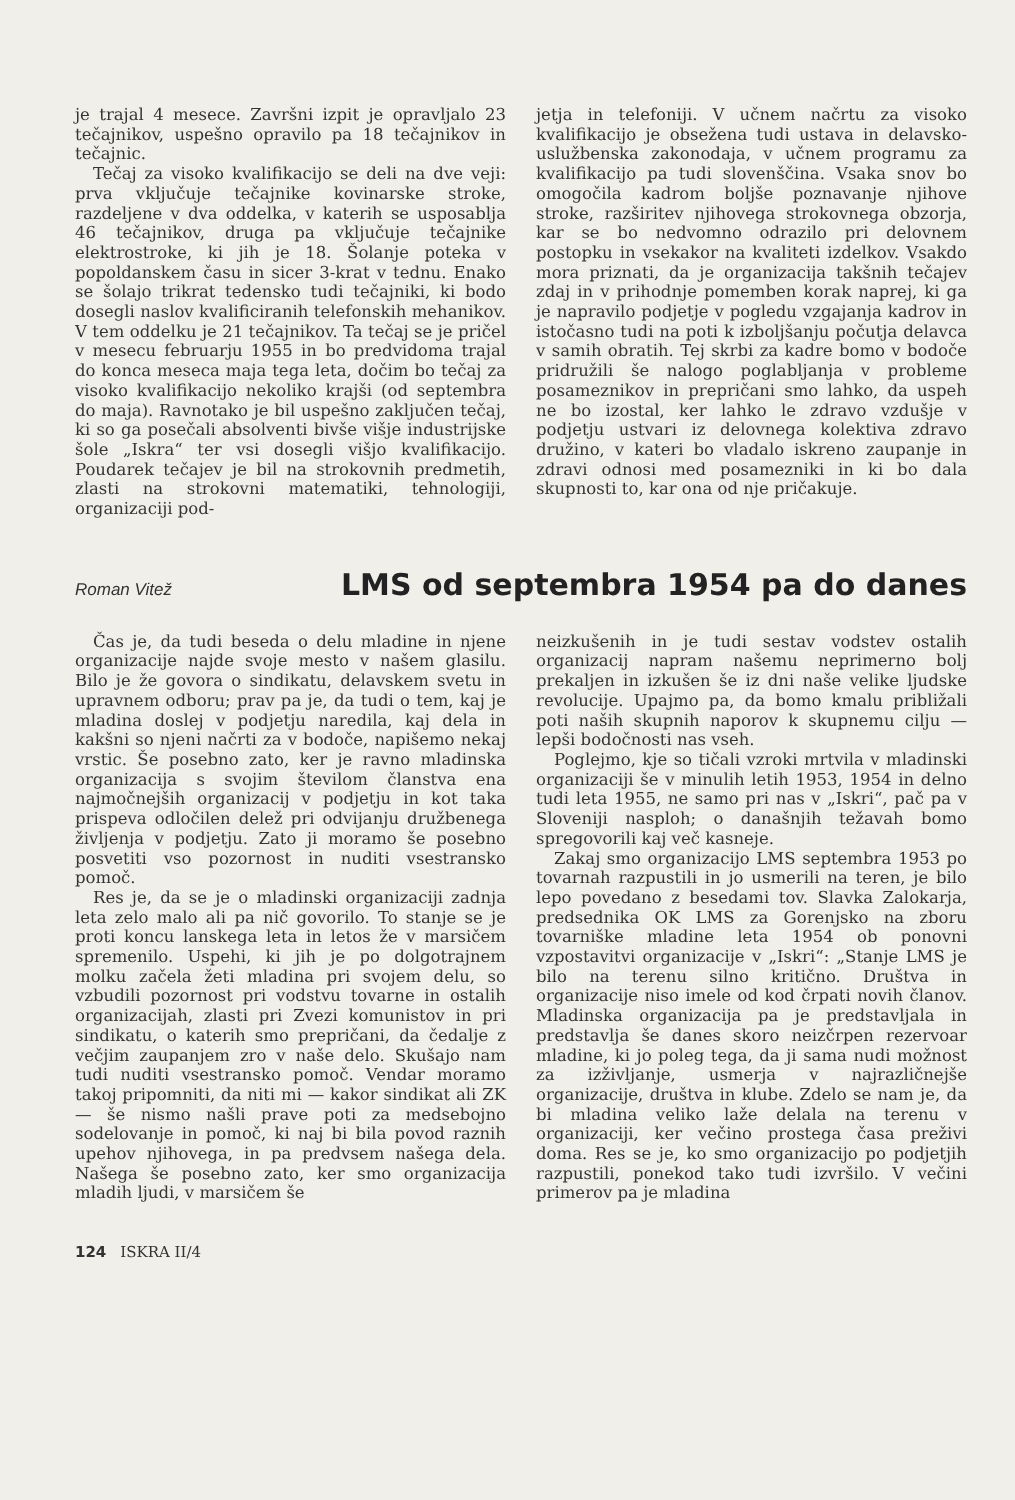je trajal 4 mesece. Završni izpit je opravljalo 23 tečajnikov, uspešno opravilo pa 18 tečajnikov in tečajnic.
Tečaj za visoko kvalifikacijo se deli na dve veji: prva vključuje tečajnike kovinarske stroke, razdeljene v dva oddelka, v katerih se usposablja 46 tečajnikov, druga pa vključuje tečajnike elektrostroke, ki jih je 18. Šolanje poteka v popoldanskem času in sicer 3-krat v tednu. Enako se šolajo trikrat tedensko tudi tečajniki, ki bodo dosegli naslov kvalificiranih telefonskih mehanikov. V tem oddelku je 21 tečajnikov. Ta tečaj se je pričel v mesecu februarju 1955 in bo predvidoma trajal do konca meseca maja tega leta, dočim bo tečaj za visoko kvalifikacijo nekoliko krajši (od septembra do maja). Ravnotako je bil uspešno zaključen tečaj, ki so ga posečali absolventi bivše višje industrijske šole „Iskra“ ter vsi dosegli višjo kvalifikacijo. Poudarek tečajev je bil na strokovnih predmetih, zlasti na strokovni matematiki, tehnologiji, organizaciji pod-
jetja in telefoniji. V učnem načrtu za visoko kvalifikacijo je obsežena tudi ustava in delavsko-uslužbenska zakonodaja, v učnem programu za kvalifikacijo pa tudi slovenščina. Vsaka snov bo omogočila kadrom boljše poznavanje njihove stroke, razširitev njihovega strokovnega obzorja, kar se bo nedvomno odrazilo pri delovnem postopku in vsekakor na kvaliteti izdelkov. Vsakdo mora priznati, da je organizacija takšnih tečajev zdaj in v prihodnje pomemben korak naprej, ki ga je napravilo podjetje v pogledu vzgajanja kadrov in istočasno tudi na poti k izboljšanju počutja delavca v samih obratih. Tej skrbi za kadre bomo v bodoče pridružili še nalogo poglabljanja v probleme posameznikov in prepričani smo lahko, da uspeh ne bo izostal, ker lahko le zdravo vzdušje v podjetju ustvari iz delovnega kolektiva zdravo družino, v kateri bo vladalo iskreno zaupanje in zdravi odnosi med posamezniki in ki bo dala skupnosti to, kar ona od nje pričakuje.
Roman Vitež
LMS od septembra 1954 pa do danes
Čas je, da tudi beseda o delu mladine in njene organizacije najde svoje mesto v našem glasilu. Bilo je že govora o sindikatu, delavskem svetu in upravnem odboru; prav pa je, da tudi o tem, kaj je mladina doslej v podjetju naredila, kaj dela in kakšni so njeni načrti za v bodoče, napišemo nekaj vrstic. Še posebno zato, ker je ravno mladinska organizacija s svojim številom članstva ena najmočnejših organizacij v podjetju in kot taka prispeva odločilen delež pri odvijanju družbenega življenja v podjetju. Zato ji moramo še posebno posvetiti vso pozornost in nuditi vsestransko pomoč.
Res je, da se je o mladinski organizaciji zadnja leta zelo malo ali pa nič govorilo. To stanje se je proti koncu lanskega leta in letos že v marsičem spremenilo. Uspehi, ki jih je po dolgotrajnem molku začela žeti mladina pri svojem delu, so vzbudili pozornost pri vodstvu tovarne in ostalih organizacijah, zlasti pri Zvezi komunistov in pri sindikatu, o katerih smo prepričani, da čedalje z večjim zaupanjem zro v naše delo. Skušajo nam tudi nuditi vsestransko pomoč. Vendar moramo takoj pripomniti, da niti mi — kakor sindikat ali ZK — še nismo našli prave poti za medsebojno sodelovanje in pomoč, ki naj bi bila povod raznih upehov njihovega, in pa predvsem našega dela. Našega še posebno zato, ker smo organizacija mladih ljudi, v marsičem še
neizkušenih in je tudi sestav vodstev ostalih organizacij napram našemu neprimerno bolj prekaljen in izkušen še iz dni naše velike ljudske revolucije. Upajmo pa, da bomo kmalu približali poti naših skupnih naporov k skupnemu cilju — lepši bodočnosti nas vseh.
Poglejmo, kje so tičali vzroki mrtvila v mladinski organizaciji še v minulih letih 1953, 1954 in delno tudi leta 1955, ne samo pri nas v „Iskri“, pač pa v Sloveniji nasploh; o današnjih težavah bomo spregovorili kaj več kasneje.
Zakaj smo organizacijo LMS septembra 1953 po tovarnah razpustili in jo usmerili na teren, je bilo lepo povedano z besedami tov. Slavka Zalokarja, predsednika OK LMS za Gorenjsko na zboru tovarniške mladine leta 1954 ob ponovni vzpostavitvi organizacije v „Iskri“: „Stanje LMS je bilo na terenu silno kritično. Društva in organizacije niso imele od kod črpati novih članov. Mladinska organizacija pa je predstavljala in predstavlja še danes skoro neizčrpen rezervoar mladine, ki jo poleg tega, da ji sama nudi možnost za izživljanje, usmerja v najrazličnejše organizacije, društva in klube. Zdelo se nam je, da bi mladina veliko laže delala na terenu v organizaciji, ker večino prostega časa preživi doma. Res se je, ko smo organizacijo po podjetjih razpustili, ponekod tako tudi izvršilo. V večini primerov pa je mladina
124 ISKRA II/4